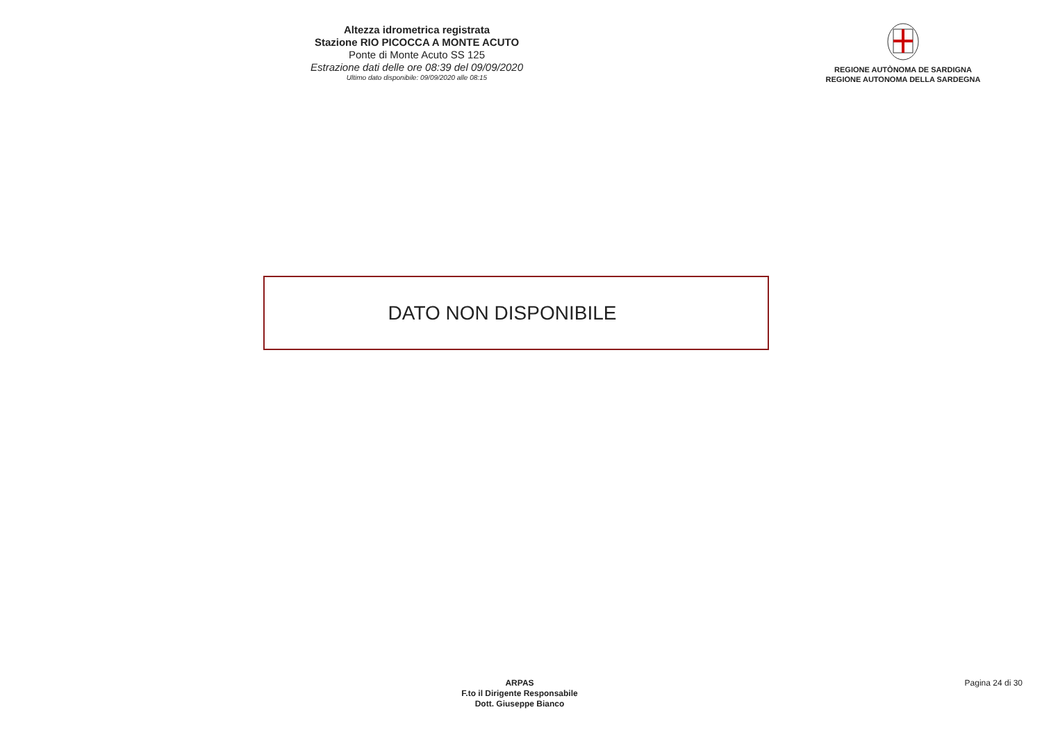Altezza idrometrica registrata
Stazione RIO PICOCCA A MONTE ACUTO
Ponte di Monte Acuto SS 125
Estrazione dati delle ore 08:39 del 09/09/2020
Ultimo dato disponibile: 09/09/2020 alle 08:15
REGIONE AUTÒNOMA DE SARDIGNA
REGIONE AUTONOMA DELLA SARDEGNA
DATO NON DISPONIBILE
ARPAS
F.to il Dirigente Responsabile
Dott. Giuseppe Bianco
Pagina 24 di 30